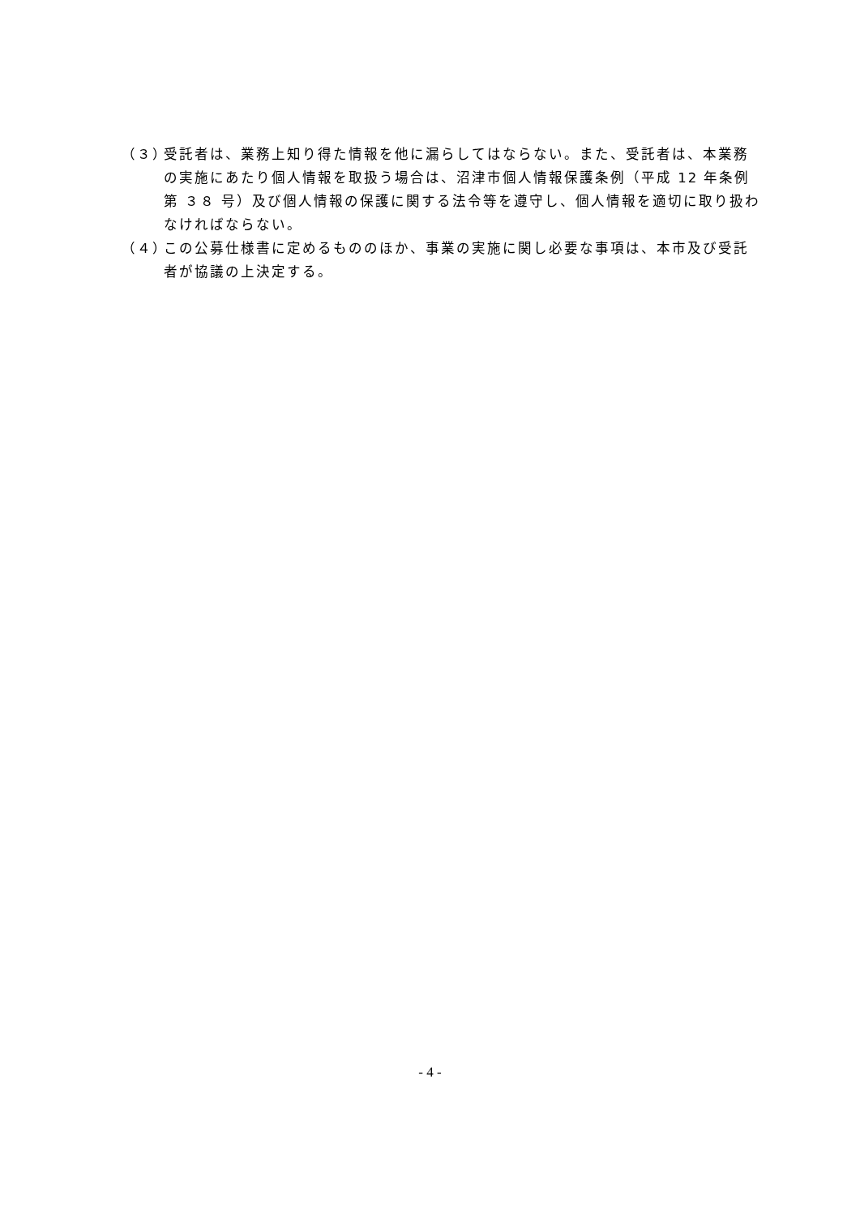（３）
受託者は、業務上知り得た情報を他に漏らしてはならない。また、受託者は、本業務の実施にあたり個人情報を取扱う場合は、沼津市個人情報保護条例（平成 12 年条例第 ３８ 号）及び個人情報の保護に関する法令等を遵守し、個人情報を適切に取り扱わなければならない。
（４）
この公募仕様書に定めるもののほか、事業の実施に関し必要な事項は、本市及び受託者が協議の上決定する。
- 4 -